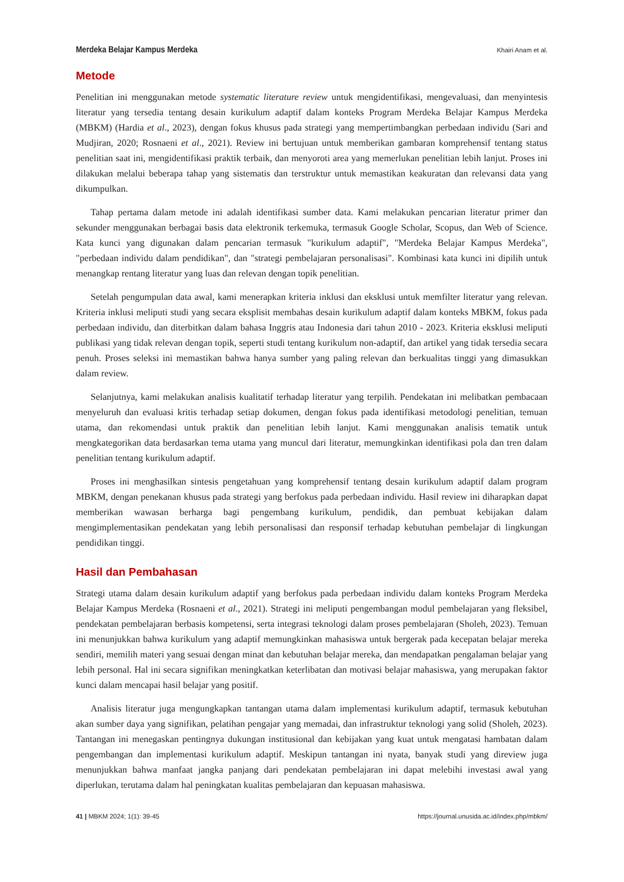Merdeka Belajar Kampus Merdeka Khairi Anam et al.
Metode
Penelitian ini menggunakan metode systematic literature review untuk mengidentifikasi, mengevaluasi, dan menyintesis literatur yang tersedia tentang desain kurikulum adaptif dalam konteks Program Merdeka Belajar Kampus Merdeka (MBKM) (Hardia et al., 2023), dengan fokus khusus pada strategi yang mempertimbangkan perbedaan individu (Sari and Mudjiran, 2020; Rosnaeni et al., 2021). Review ini bertujuan untuk memberikan gambaran komprehensif tentang status penelitian saat ini, mengidentifikasi praktik terbaik, dan menyoroti area yang memerlukan penelitian lebih lanjut. Proses ini dilakukan melalui beberapa tahap yang sistematis dan terstruktur untuk memastikan keakuratan dan relevansi data yang dikumpulkan.
Tahap pertama dalam metode ini adalah identifikasi sumber data. Kami melakukan pencarian literatur primer dan sekunder menggunakan berbagai basis data elektronik terkemuka, termasuk Google Scholar, Scopus, dan Web of Science. Kata kunci yang digunakan dalam pencarian termasuk "kurikulum adaptif", "Merdeka Belajar Kampus Merdeka", "perbedaan individu dalam pendidikan", dan "strategi pembelajaran personalisasi". Kombinasi kata kunci ini dipilih untuk menangkap rentang literatur yang luas dan relevan dengan topik penelitian.
Setelah pengumpulan data awal, kami menerapkan kriteria inklusi dan eksklusi untuk memfilter literatur yang relevan. Kriteria inklusi meliputi studi yang secara eksplisit membahas desain kurikulum adaptif dalam konteks MBKM, fokus pada perbedaan individu, dan diterbitkan dalam bahasa Inggris atau Indonesia dari tahun 2010 - 2023. Kriteria eksklusi meliputi publikasi yang tidak relevan dengan topik, seperti studi tentang kurikulum non-adaptif, dan artikel yang tidak tersedia secara penuh. Proses seleksi ini memastikan bahwa hanya sumber yang paling relevan dan berkualitas tinggi yang dimasukkan dalam review.
Selanjutnya, kami melakukan analisis kualitatif terhadap literatur yang terpilih. Pendekatan ini melibatkan pembacaan menyeluruh dan evaluasi kritis terhadap setiap dokumen, dengan fokus pada identifikasi metodologi penelitian, temuan utama, dan rekomendasi untuk praktik dan penelitian lebih lanjut. Kami menggunakan analisis tematik untuk mengkategorikan data berdasarkan tema utama yang muncul dari literatur, memungkinkan identifikasi pola dan tren dalam penelitian tentang kurikulum adaptif.
Proses ini menghasilkan sintesis pengetahuan yang komprehensif tentang desain kurikulum adaptif dalam program MBKM, dengan penekanan khusus pada strategi yang berfokus pada perbedaan individu. Hasil review ini diharapkan dapat memberikan wawasan berharga bagi pengembang kurikulum, pendidik, dan pembuat kebijakan dalam mengimplementasikan pendekatan yang lebih personalisasi dan responsif terhadap kebutuhan pembelajar di lingkungan pendidikan tinggi.
Hasil dan Pembahasan
Strategi utama dalam desain kurikulum adaptif yang berfokus pada perbedaan individu dalam konteks Program Merdeka Belajar Kampus Merdeka (Rosnaeni et al., 2021). Strategi ini meliputi pengembangan modul pembelajaran yang fleksibel, pendekatan pembelajaran berbasis kompetensi, serta integrasi teknologi dalam proses pembelajaran (Sholeh, 2023). Temuan ini menunjukkan bahwa kurikulum yang adaptif memungkinkan mahasiswa untuk bergerak pada kecepatan belajar mereka sendiri, memilih materi yang sesuai dengan minat dan kebutuhan belajar mereka, dan mendapatkan pengalaman belajar yang lebih personal. Hal ini secara signifikan meningkatkan keterlibatan dan motivasi belajar mahasiswa, yang merupakan faktor kunci dalam mencapai hasil belajar yang positif.
Analisis literatur juga mengungkapkan tantangan utama dalam implementasi kurikulum adaptif, termasuk kebutuhan akan sumber daya yang signifikan, pelatihan pengajar yang memadai, dan infrastruktur teknologi yang solid (Sholeh, 2023). Tantangan ini menegaskan pentingnya dukungan institusional dan kebijakan yang kuat untuk mengatasi hambatan dalam pengembangan dan implementasi kurikulum adaptif. Meskipun tantangan ini nyata, banyak studi yang direview juga menunjukkan bahwa manfaat jangka panjang dari pendekatan pembelajaran ini dapat melebihi investasi awal yang diperlukan, terutama dalam hal peningkatan kualitas pembelajaran dan kepuasan mahasiswa.
41 | MBKM 2024; 1(1): 39-45 https://journal.unusida.ac.id/index.php/mbkm/